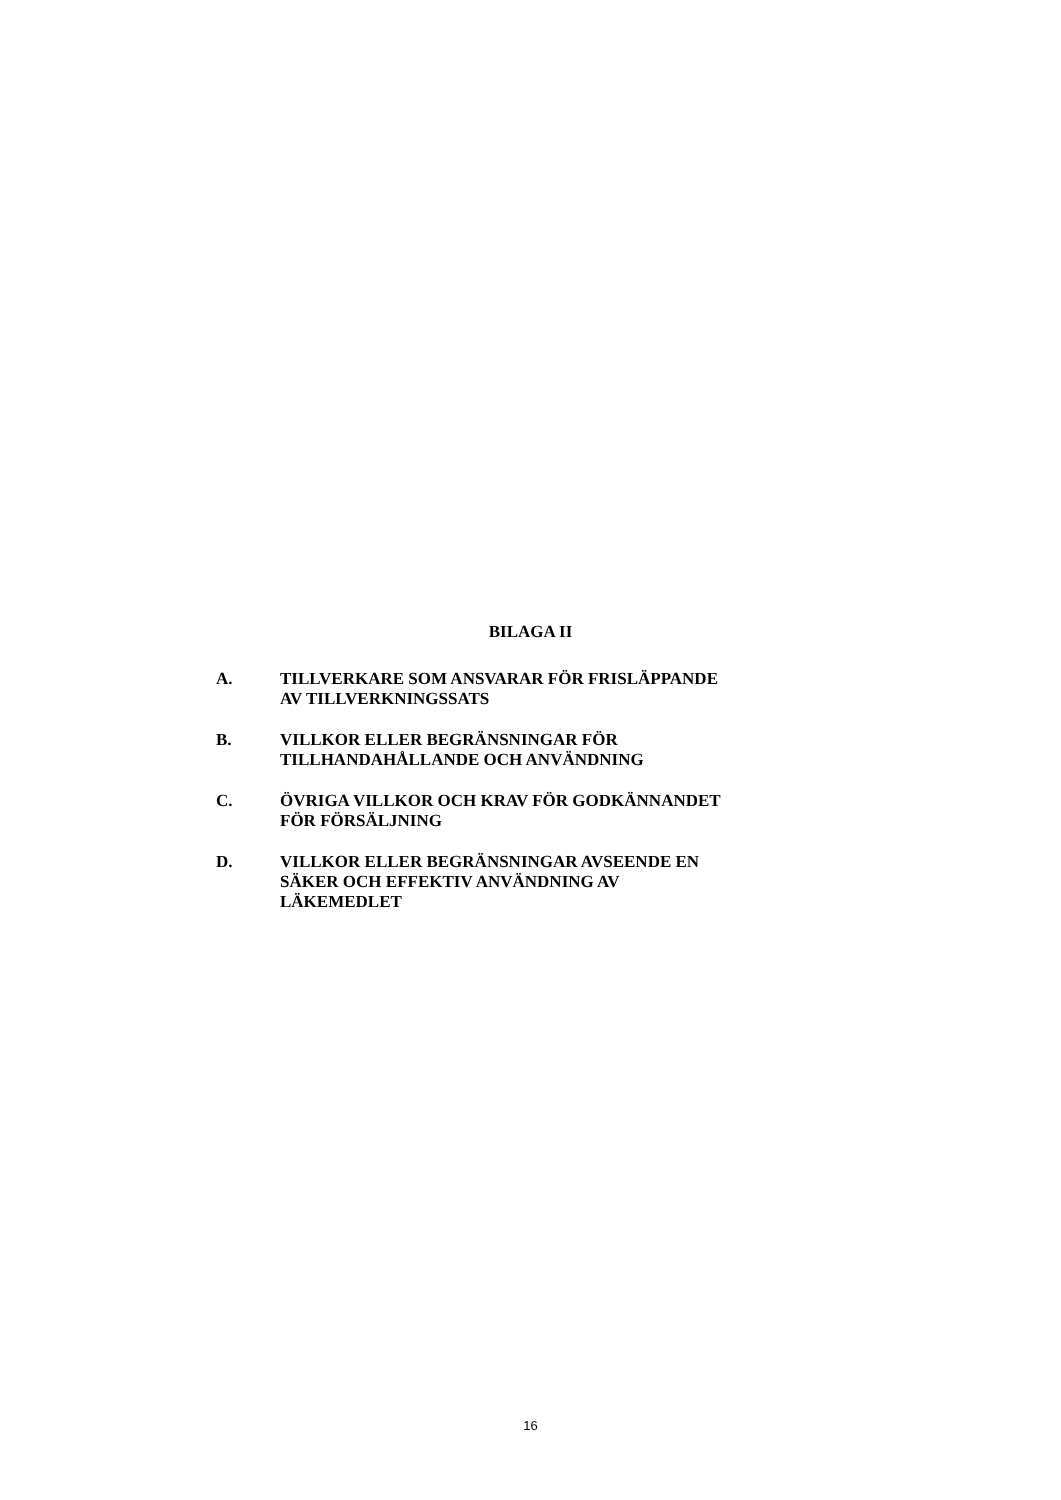BILAGA II
A. TILLVERKARE SOM ANSVARAR FÖR FRISLÄPPANDE
AV TILLVERKNINGSSATS
B. VILLKOR ELLER BEGRÄNSNINGAR FÖR
TILLHANDAHÅLLANDE OCH ANVÄNDNING
C. ÖVRIGA VILLKOR OCH KRAV FÖR GODKÄNNANDET
FÖR FÖRSÄLJNING
D. VILLKOR ELLER BEGRÄNSNINGAR AVSEENDE EN
SÄKER OCH EFFEKTIV ANVÄNDNING AV
LÄKEMEDLET
16